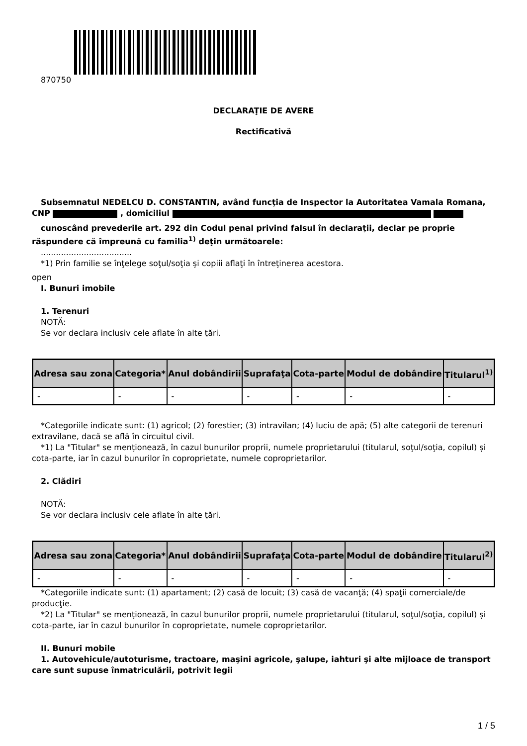870750
DECLARAŢIE DE AVERE
Rectificativă
Subsemnatul NEDELCU D. CONSTANTIN, având funcţia de Inspector la Autoritatea Vamala Romana, CNP , domiciliul
cunoscând prevederile art. 292 din Codul penal privind falsul în declaraţii, declar pe proprie răspundere că împreună cu familia<sup>1)</sup> deţin următoarele:
....................................
*1) Prin familie se înţelege soţul/soţia şi copiii aflaţi în întreţinerea acestora.
open
I. Bunuri imobile
1. Terenuri
NOTĂ:
Se vor declara inclusiv cele aflate în alte ţări.
| Adresa sau zona | Categoria* | Anul dobândirii | Suprafaţa | Cota-parte | Modul de dobândire | Titularul<sup>1)</sup> |
| --- | --- | --- | --- | --- | --- | --- |
| - | - | - | - | - | - | - |
*Categoriile indicate sunt: (1) agricol; (2) forestier; (3) intravilan; (4) luciu de apă; (5) alte categorii de terenuri extravilane, dacă se află în circuitul civil.
*1) La "Titular" se menţionează, în cazul bunurilor proprii, numele proprietarului (titularul, soţul/soţia, copilul) și cota-parte, iar în cazul bunurilor în coproprietate, numele coproprietarilor.
2. Clădiri
NOTĂ:
Se vor declara inclusiv cele aflate în alte ţări.
| Adresa sau zona | Categoria* | Anul dobândirii | Suprafaţa | Cota-parte | Modul de dobândire | Titularul<sup>2)</sup> |
| --- | --- | --- | --- | --- | --- | --- |
| - | - | - | - | - | - | - |
*Categoriile indicate sunt: (1) apartament; (2) casă de locuit; (3) casă de vacanţă; (4) spaţii comerciale/de producţie.
*2) La "Titular" se menţionează, în cazul bunurilor proprii, numele proprietarului (titularul, soţul/soţia, copilul) și cota-parte, iar în cazul bunurilor în coproprietate, numele coproprietarilor.
II. Bunuri mobile
1. Autovehicule/autoturisme, tractoare, maşini agricole, şalupe, iahturi şi alte mijloace de transport care sunt supuse înmatriculării, potrivit legii
1 / 5